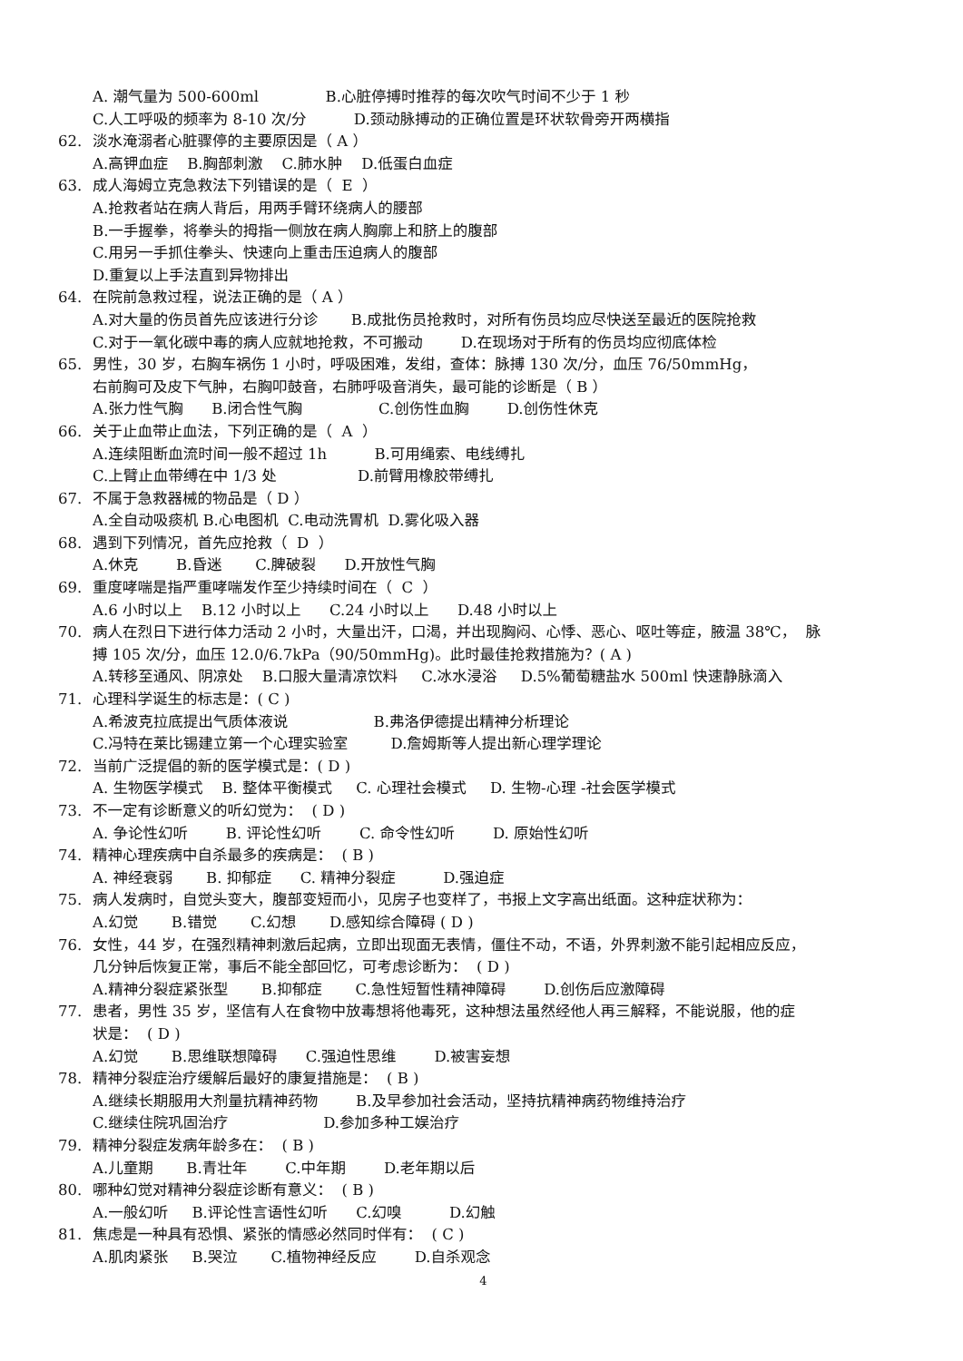A. 潮气量为 500-600ml B.心脏停搏时推荐的每次吹气时间不少于 1 秒
C.人工呼吸的频率为 8-10 次/分 D.颈动脉搏动的正确位置是环状软骨旁开两横指
62. 淡水淹溺者心脏骤停的主要原因是（ A ）
A.高钾血症 B.胸部刺激 C.肺水肿 D.低蛋白血症
63. 成人海姆立克急救法下列错误的是（ E ）
A.抢救者站在病人背后，用两手臂环绕病人的腰部
B.一手握拳，将拳头的拇指一侧放在病人胸廓上和脐上的腹部
C.用另一手抓住拳头、快速向上重击压迫病人的腹部
D.重复以上手法直到异物排出
64. 在院前急救过程，说法正确的是（ A ）
A.对大量的伤员首先应该进行分诊 B.成批伤员抢救时，对所有伤员均应尽快送至最近的医院抢救
C.对于一氧化碳中毒的病人应就地抢救，不可搬动 D.在现场对于所有的伤员均应彻底体检
65. 男性，30 岁，右胸车祸伤 1 小时，呼吸困难，发绀，查体：脉搏 130 次/分，血压 76/50mmHg，
右前胸可及皮下气肿，右胸叩鼓音，右肺呼吸音消失，最可能的诊断是（ B ）
A.张力性气胸 B.闭合性气胸 C.创伤性血胸 D.创伤性休克
66. 关于止血带止血法，下列正确的是（ A ）
A.连续阻断血流时间一般不超过 1h B.可用绳索、电线缚扎
C.上臂止血带缚在中 1/3 处 D.前臂用橡胶带缚扎
67. 不属于急救器械的物品是（ D ）
A.全自动吸痰机 B.心电图机 C.电动洗胃机 D.雾化吸入器
68. 遇到下列情况，首先应抢救（ D ）
A.休克 B.昏迷 C.脾破裂 D.开放性气胸
69. 重度哮喘是指严重哮喘发作至少持续时间在（ C ）
A.6 小时以上 B.12 小时以上 C.24 小时以上 D.48 小时以上
70. 病人在烈日下进行体力活动 2 小时，大量出汗，口渴，并出现胸闷、心悸、恶心、呕吐等症，腋温 38℃， 脉
搏 105 次/分，血压 12.0/6.7kPa（90/50mmHg)。此时最佳抢救措施为？( A )
A.转移至通风、阴凉处 B.口服大量清凉饮料 C.冰水浸浴 D.5%葡萄糖盐水 500ml 快速静脉滴入
71. 心理科学诞生的标志是：( C )
A.希波克拉底提出气质体液说 B.弗洛伊德提出精神分析理论
C.冯特在莱比锡建立第一个心理实验室 D.詹姆斯等人提出新心理学理论
72. 当前广泛提倡的新的医学模式是：( D )
A. 生物医学模式 B. 整体平衡模式 C. 心理社会模式 D. 生物-心理 -社会医学模式
73. 不一定有诊断意义的听幻觉为： ( D )
A. 争论性幻听 B. 评论性幻听 C. 命令性幻听 D. 原始性幻听
74. 精神心理疾病中自杀最多的疾病是： ( B )
A. 神经衰弱 B. 抑郁症 C. 精神分裂症 D.强迫症
75. 病人发病时，自觉头变大，腹部变短而小，见房子也变样了，书报上文字高出纸面。这种症状称为：
A.幻觉 B.错觉 C.幻想 D.感知综合障碍 ( D )
76. 女性，44 岁，在强烈精神刺激后起病，立即出现面无表情，僵住不动，不语，外界刺激不能引起相应反应，
几分钟后恢复正常，事后不能全部回忆，可考虑诊断为： ( D )
A.精神分裂症紧张型 B.抑郁症 C.急性短暂性精神障碍 D.创伤后应激障碍
77. 患者，男性 35 岁，坚信有人在食物中放毒想将他毒死，这种想法虽然经他人再三解释，不能说服，他的症
状是： ( D )
A.幻觉 B.思维联想障碍 C.强迫性思维 D.被害妄想
78. 精神分裂症治疗缓解后最好的康复措施是： ( B )
A.继续长期服用大剂量抗精神药物 B.及早参加社会活动，坚持抗精神病药物维持治疗
C.继续住院巩固治疗 D.参加多种工娱治疗
79. 精神分裂症发病年龄多在： ( B )
A.儿童期 B.青壮年 C.中年期 D.老年期以后
80. 哪种幻觉对精神分裂症诊断有意义： ( B )
A.一般幻听 B.评论性言语性幻听 C.幻嗅 D.幻触
81. 焦虑是一种具有恐惧、紧张的情感必然同时伴有： ( C )
A.肌肉紧张 B.哭泣 C.植物神经反应 D.自杀观念
4